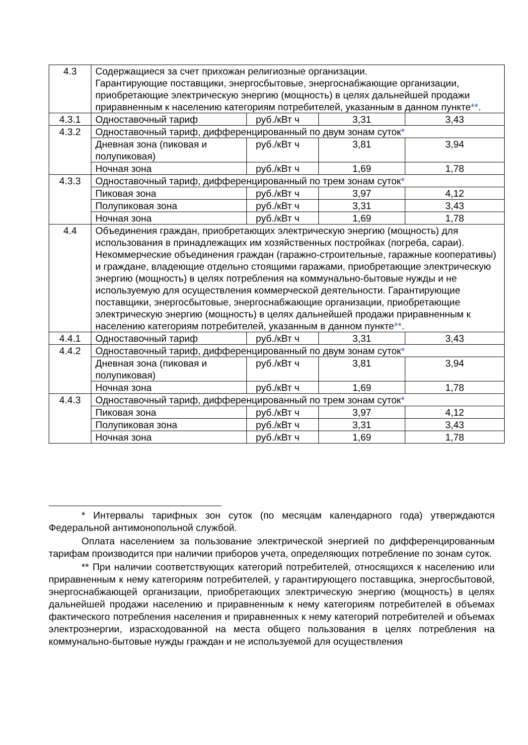| 4.3 | Содержащиеся за счет прихожан религиозные организации. Гарантирующие поставщики, энергосбытовые, энергоснабжающие организации, приобретающие электрическую энергию (мощность) в целях дальнейшей продажи приравненным к населению категориям потребителей, указанным в данном пункте ** . | | | |
| 4.3.1 | Одноставочный тариф | руб./кВт ч | 3,31 | 3,43 |
| 4.3.2 | Одноставочный тариф, дифференцированный по двум зонам суток * | | | |
| | Дневная зона (пиковая и полупиковая) | руб./кВт ч | 3,81 | 3,94 |
| | Ночная зона | руб./кВт ч | 1,69 | 1,78 |
| 4.3.3 | Одноставочный тариф, дифференцированный по трем зонам суток * | | | |
| | Пиковая зона | руб./кВт ч | 3,97 | 4,12 |
| | Полупиковая зона | руб./кВт ч | 3,31 | 3,43 |
| | Ночная зона | руб./кВт ч | 1,69 | 1,78 |
| 4.4 | Объединения граждан, приобретающих электрическую энергию (мощность) для использования в принадлежащих им хозяйственных постройках (погреба, сараи). Некоммерческие объединения граждан (гаражно-строительные, гаражные кооперативы) и граждане, владеющие отдельно стоящими гаражами, приобретающие электрическую энергию (мощность) в целях потребления на коммунально-бытовые нужды и не используемую для осуществления коммерческой деятельности. Гарантирующие поставщики, энергосбытовые, энергоснабжающие организации, приобретающие электрическую энергию (мощность) в целях дальнейшей продажи приравненным к населению категориям потребителей, указанным в данном пункте ** . | | | |
| 4.4.1 | Одноставочный тариф | руб./кВт ч | 3,31 | 3,43 |
| 4.4.2 | Одноставочный тариф, дифференцированный по двум зонам суток * | | | |
| | Дневная зона (пиковая и полупиковая) | руб./кВт ч | 3,81 | 3,94 |
| | Ночная зона | руб./кВт ч | 1,69 | 1,78 |
| 4.4.3 | Одноставочный тариф, дифференцированный по трем зонам суток * | | | |
| | Пиковая зона | руб./кВт ч | 3,97 | 4,12 |
| | Полупиковая зона | руб./кВт ч | 3,31 | 3,43 |
| | Ночная зона | руб./кВт ч | 1,69 | 1,78 |
* Интервалы тарифных зон суток (по месяцам календарного года) утверждаются Федеральной антимонопольной службой.
Оплата населением за пользование электрической энергией по дифференцированным тарифам производится при наличии приборов учета, определяющих потребление по зонам суток.
** При наличии соответствующих категорий потребителей, относящихся к населению или приравненным к нему категориям потребителей, у гарантирующего поставщика, энергосбытовой, энергоснабжающей организации, приобретающих электрическую энергию (мощность) в целях дальнейшей продажи населению и приравненным к нему категориям потребителей в объемах фактического потребления населения и приравненных к нему категорий потребителей и объемах электроэнергии, израсходованной на места общего пользования в целях потребления на коммунально-бытовые нужды граждан и не используемой для осуществления